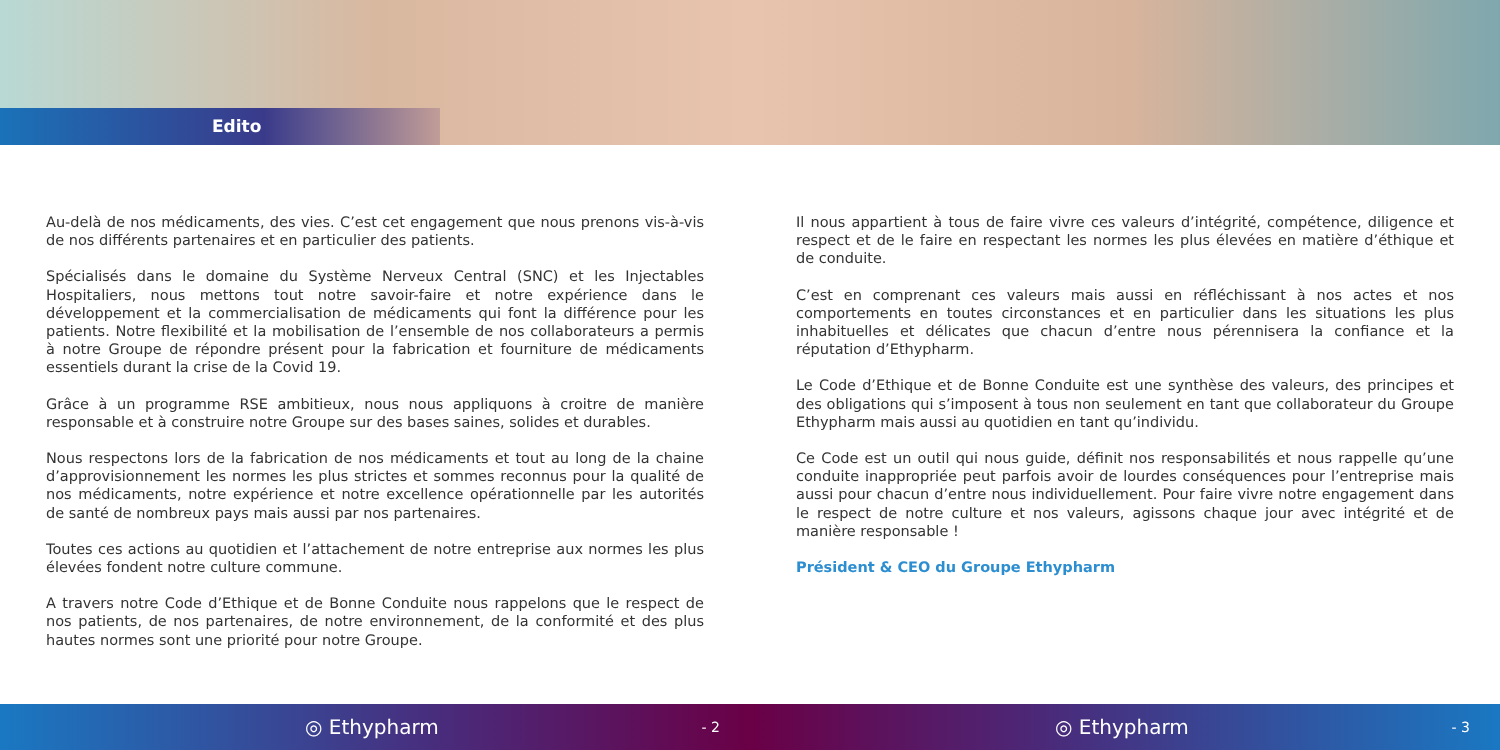Edito
Au-delà de nos médicaments, des vies. C’est cet engagement que nous prenons vis-à-vis de nos différents partenaires et en particulier des patients.
Spécialisés dans le domaine du Système Nerveux Central (SNC) et les Injectables Hospitaliers, nous mettons tout notre savoir-faire et notre expérience dans le développement et la commercialisation de médicaments qui font la différence pour les patients. Notre flexibilité et la mobilisation de l’ensemble de nos collaborateurs a permis à notre Groupe de répondre présent pour la fabrication et fourniture de médicaments essentiels durant la crise de la Covid 19.
Grâce à un programme RSE ambitieux, nous nous appliquons à croitre de manière responsable et à construire notre Groupe sur des bases saines, solides et durables.
Nous respectons lors de la fabrication de nos médicaments et tout au long de la chaine d’approvisionnement les normes les plus strictes et sommes reconnus pour la qualité de nos médicaments, notre expérience et notre excellence opérationnelle par les autorités de santé de nombreux pays mais aussi par nos partenaires.
Toutes ces actions au quotidien et l’attachement de notre entreprise aux normes les plus élevées fondent notre culture commune.
A travers notre Code d’Ethique et de Bonne Conduite nous rappelons que le respect de nos patients, de nos partenaires, de notre environnement, de la conformité et des plus hautes normes sont une priorité pour notre Groupe.
Il nous appartient à tous de faire vivre ces valeurs d’intégrité, compétence, diligence et respect et de le faire en respectant les normes les plus élevées en matière d’éthique et de conduite.
C’est en comprenant ces valeurs mais aussi en réfléchissant à nos actes et nos comportements en toutes circonstances et en particulier dans les situations les plus inhabituelles et délicates que chacun d’entre nous pérennisera la confiance et la réputation d’Ethypharm.
Le Code d’Ethique et de Bonne Conduite est une synthèse des valeurs, des principes et des obligations qui s’imposent à tous non seulement en tant que collaborateur du Groupe Ethypharm mais aussi au quotidien en tant qu’individu.
Ce Code est un outil qui nous guide, définit nos responsabilités et nous rappelle qu’une conduite inappropriée peut parfois avoir de lourdes conséquences pour l’entreprise mais aussi pour chacun d’entre nous individuellement. Pour faire vivre notre engagement dans le respect de notre culture et nos valeurs, agissons chaque jour avec intégrité et de manière responsable !
Président & CEO du Groupe Ethypharm
◎ Ethypharm - 2
◎ Ethypharm - 3